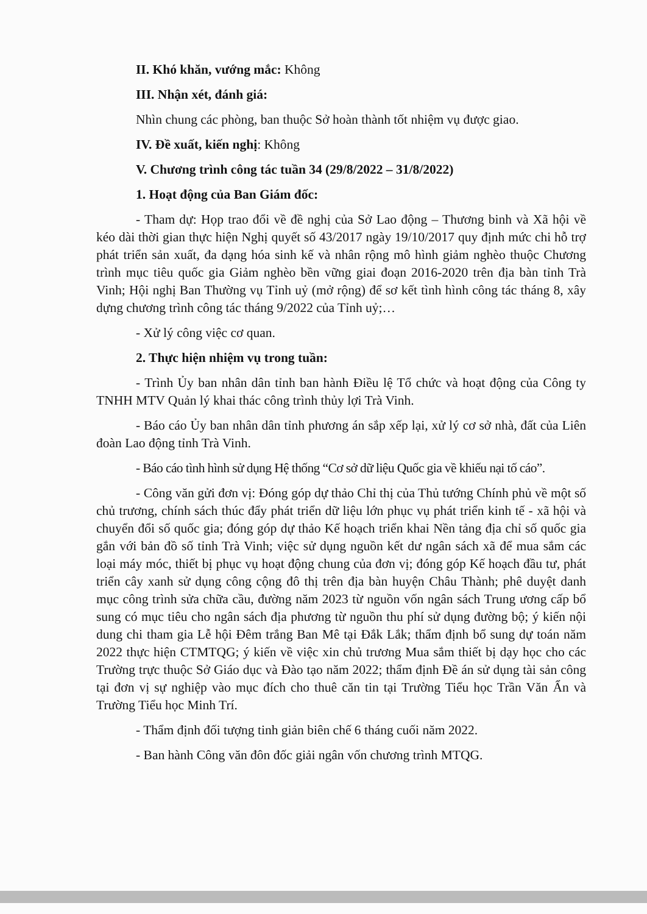II. Khó khăn, vướng mắc: Không
III. Nhận xét, đánh giá:
Nhìn chung các phòng, ban thuộc Sở hoàn thành tốt nhiệm vụ được giao.
IV. Đề xuất, kiến nghị: Không
V. Chương trình công tác tuần 34 (29/8/2022 – 31/8/2022)
1. Hoạt động của Ban Giám đốc:
- Tham dự: Họp trao đổi về đề nghị của Sở Lao động – Thương binh và Xã hội về kéo dài thời gian thực hiện Nghị quyết số 43/2017 ngày 19/10/2017 quy định mức chi hỗ trợ phát triển sản xuất, đa dạng hóa sinh kế và nhân rộng mô hình giảm nghèo thuộc Chương trình mục tiêu quốc gia Giảm nghèo bền vững giai đoạn 2016-2020 trên địa bàn tỉnh Trà Vinh; Hội nghị Ban Thường vụ Tỉnh uỷ (mở rộng) để sơ kết tình hình công tác tháng 8, xây dựng chương trình công tác tháng 9/2022 của Tỉnh uỷ;…
- Xử lý công việc cơ quan.
2. Thực hiện nhiệm vụ trong tuần:
- Trình Ủy ban nhân dân tỉnh ban hành Điều lệ Tổ chức và hoạt động của Công ty TNHH MTV Quản lý khai thác công trình thủy lợi Trà Vinh.
- Báo cáo Ủy ban nhân dân tỉnh phương án sắp xếp lại, xử lý cơ sở nhà, đất của Liên đoàn Lao động tỉnh Trà Vinh.
- Báo cáo tình hình sử dụng Hệ thống “Cơ sở dữ liệu Quốc gia về khiếu nại tố cáo”.
- Công văn gửi đơn vị: Đóng góp dự thảo Chỉ thị của Thủ tướng Chính phủ về một số chủ trương, chính sách thúc đẩy phát triển dữ liệu lớn phục vụ phát triển kinh tế - xã hội và chuyển đổi số quốc gia; đóng góp dự thảo Kế hoạch triển khai Nền tảng địa chỉ số quốc gia gắn với bản đồ số tỉnh Trà Vinh; việc sử dụng nguồn kết dư ngân sách xã để mua sắm các loại máy móc, thiết bị phục vụ hoạt động chung của đơn vị; đóng góp Kế hoạch đầu tư, phát triển cây xanh sử dụng công cộng đô thị trên địa bàn huyện Châu Thành; phê duyệt danh mục công trình sửa chữa cầu, đường năm 2023 từ nguồn vốn ngân sách Trung ương cấp bổ sung có mục tiêu cho ngân sách địa phương từ nguồn thu phí sử dụng đường bộ; ý kiến nội dung chi tham gia Lễ hội Đêm trắng Ban Mê tại Đắk Lắk; thẩm định bổ sung dự toán năm 2022 thực hiện CTMTQG; ý kiến về việc xin chủ trương Mua sắm thiết bị dạy học cho các Trường trực thuộc Sở Giáo dục và Đào tạo năm 2022; thẩm định Đề án sử dụng tài sản công tại đơn vị sự nghiệp vào mục đích cho thuê căn tin tại Trường Tiểu học Trần Văn Ẩn và Trường Tiểu học Minh Trí.
- Thẩm định đối tượng tinh giản biên chế 6 tháng cuối năm 2022.
- Ban hành Công văn đôn đốc giải ngân vốn chương trình MTQG.